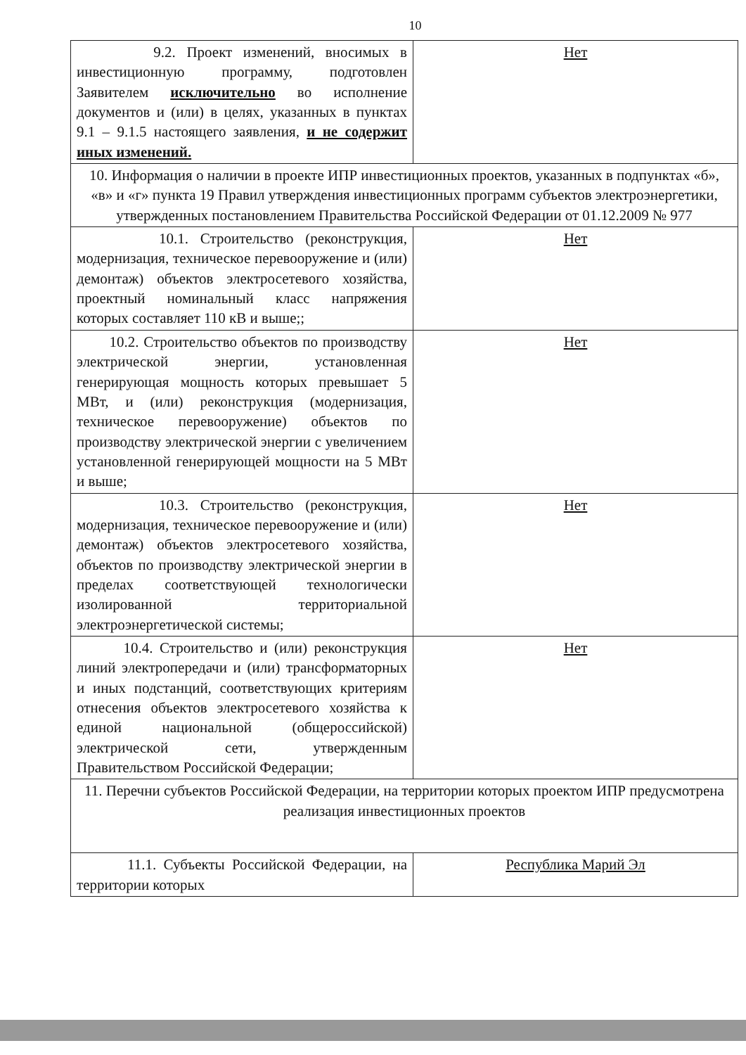10
| 9.2. Проект изменений, вносимых в инвестиционную программу, подготовлен Заявителем исключительно во исполнение документов и (или) в целях, указанных в пунктах 9.1 – 9.1.5 настоящего заявления, и не содержит иных изменений. | Нет |
| 10. Информация о наличии в проекте ИПР инвестиционных проектов, указанных в подпунктах «б», «в» и «г» пункта 19 Правил утверждения инвестиционных программ субъектов электроэнергетики, утвержденных постановлением Правительства Российской Федерации от 01.12.2009 № 977 | |
| 10.1. Строительство (реконструкция, модернизация, техническое перевооружение и (или) демонтаж) объектов электросетевого хозяйства, проектный номинальный класс напряжения которых составляет 110 кВ и выше;; | Нет |
| 10.2. Строительство объектов по производству электрической энергии, установленная генерирующая мощность которых превышает 5 МВт, и (или) реконструкция (модернизация, техническое перевооружение) объектов по производству электрической энергии с увеличением установленной генерирующей мощности на 5 МВт и выше; | Нет |
| 10.3. Строительство (реконструкция, модернизация, техническое перевооружение и (или) демонтаж) объектов электросетевого хозяйства, объектов по производству электрической энергии в пределах соответствующей технологически изолированной территориальной электроэнергетической системы; | Нет |
| 10.4. Строительство и (или) реконструкция линий электропередачи и (или) трансформаторных и иных подстанций, соответствующих критериям отнесения объектов электросетевого хозяйства к единой национальной (общероссийской) электрической сети, утвержденным Правительством Российской Федерации; | Нет |
| 11. Перечни субъектов Российской Федерации, на территории которых проектом ИПР предусмотрена реализация инвестиционных проектов | |
| 11.1. Субъекты Российской Федерации, на территории которых | Республика Марий Эл |